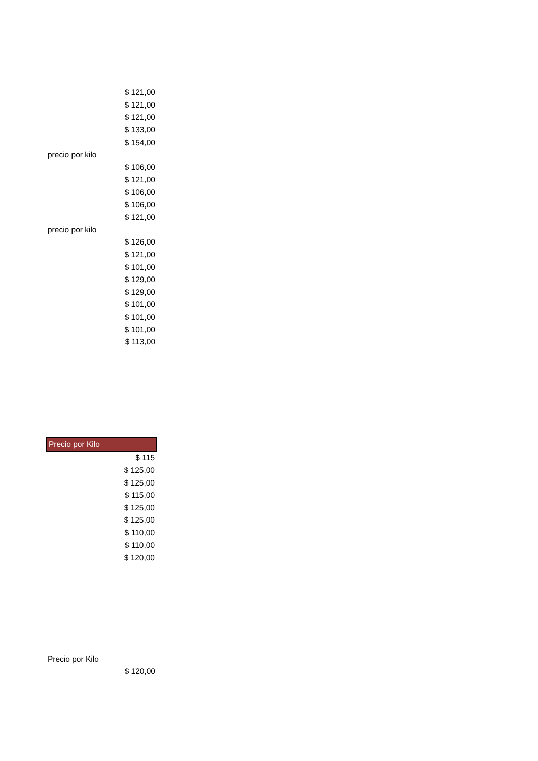| $ 121,00 |
| $ 121,00 |
| $ 121,00 |
| $ 133,00 |
| $ 154,00 |
| precio por kilo |
| $ 106,00 |
| $ 121,00 |
| $ 106,00 |
| $ 106,00 |
| $ 121,00 |
| precio por kilo |
| $ 126,00 |
| $ 121,00 |
| $ 101,00 |
| $ 129,00 |
| $ 129,00 |
| $ 101,00 |
| $ 101,00 |
| $ 101,00 |
| $ 113,00 |
| Precio por Kilo |
| $ 115 |
| $ 125,00 |
| $ 125,00 |
| $ 115,00 |
| $ 125,00 |
| $ 125,00 |
| $ 110,00 |
| $ 110,00 |
| $ 120,00 |
| Precio por Kilo |
| $ 120,00 |